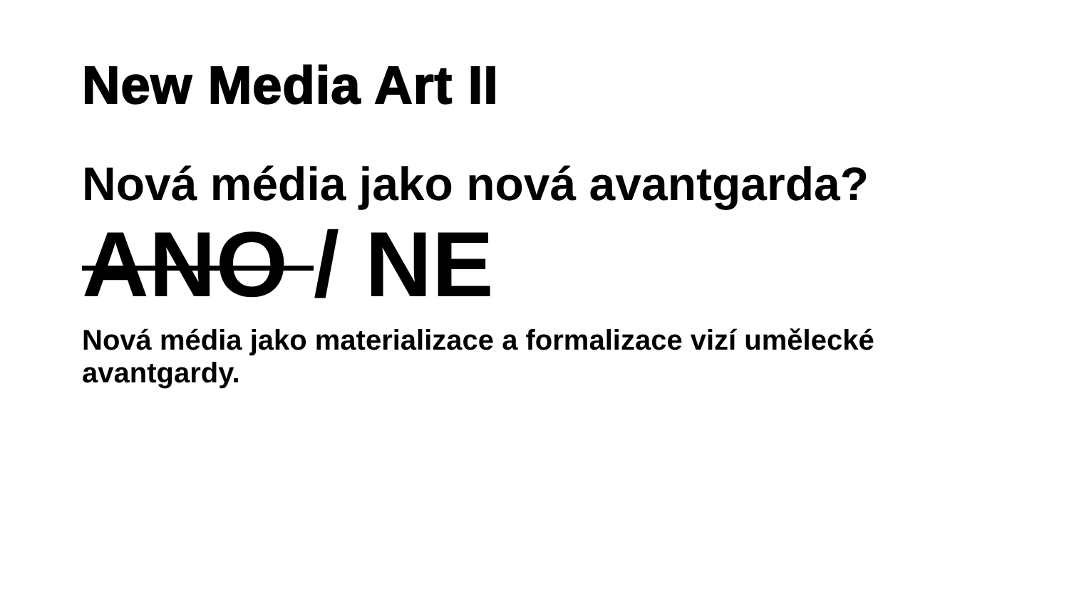New Media Art II
Nová média jako nová avantgarda?
ANO / NE
Nová média jako materializace a formalizace vizí umělecké avantgardy.